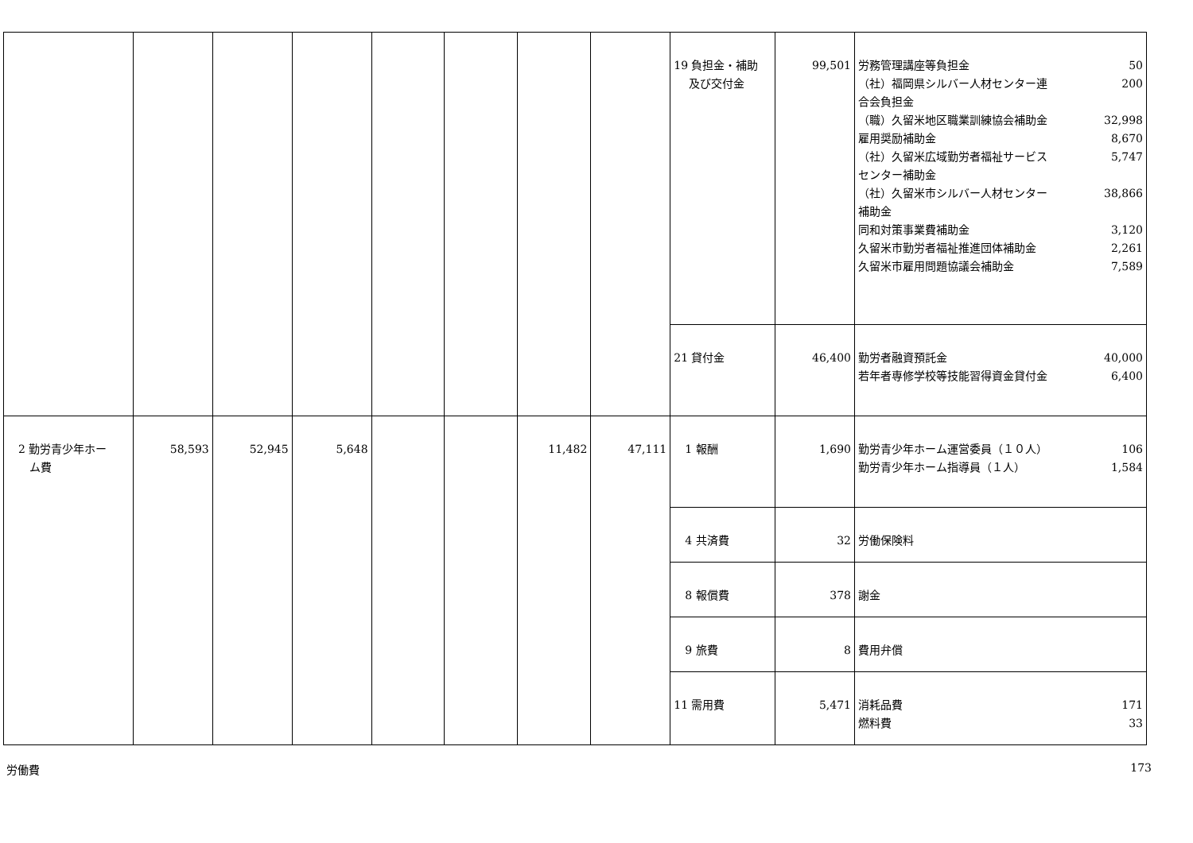| | | | | | | | | 19 負担金・補助 及び交付金 | 99,501 | 労務管理講座等負担金 50 （社）福岡県シルバー人材センター連合会負担金 200 （職）久留米地区職業訓練協会補助金 32,998 雇用奨励補助金 8,670 （社）久留米広域勤労者福祉サービスセンター補助金 5,747 （社）久留米市シルバー人材センター補助金 38,866 同和対策事業費補助金 3,120 久留米市勤労者福祉推進団体補助金 2,261 久留米市雇用問題協議会補助金 7,589 |
| | | | | | | | | 21 貸付金 | 46,400 | 勤労者融資預託金 40,000 若年者専修学校等技能習得資金貸付金 6,400 |
| 2 勤労青少年ホー ム費 | 58,593 | 52,945 | 5,648 | | | 11,482 | 47,111 | 1 報酬 | 1,690 | 勤労青少年ホーム運営委員（１０人） 106 勤労青少年ホーム指導員（１人） 1,584 |
| | | | | | | | | 4 共済費 | 32 | 労働保険料 |
| | | | | | | | | 8 報償費 | 378 | 謝金 |
| | | | | | | | | 9 旅費 | 8 | 費用弁償 |
| | | | | | | | | 11 需用費 | 5,471 | 消耗品費 171 燃料費 33 |
労働費 173